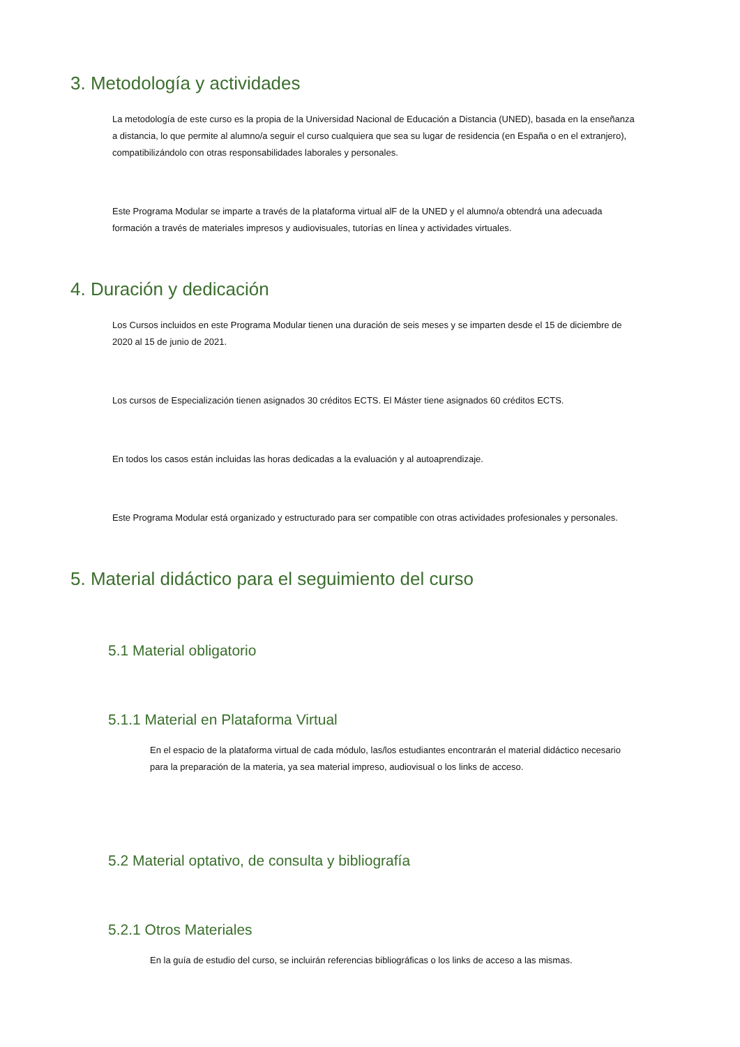3. Metodología y actividades
La metodología de este curso es la propia de la Universidad Nacional de Educación a Distancia (UNED), basada en la enseñanza a distancia, lo que permite al alumno/a seguir el curso cualquiera que sea su lugar de residencia (en España o en el extranjero), compatibilizándolo con otras responsabilidades laborales y personales.
Este Programa Modular se imparte a través de la plataforma virtual alF de la UNED y el alumno/a obtendrá una adecuada formación a través de materiales impresos y audiovisuales, tutorías en línea y actividades virtuales.
4. Duración y dedicación
Los Cursos incluidos en este Programa Modular tienen una duración de seis meses y se imparten desde el 15 de diciembre de 2020 al 15 de junio de 2021.
Los cursos de Especialización tienen asignados 30 créditos ECTS. El Máster tiene asignados 60 créditos ECTS.
En todos los casos están incluidas las horas dedicadas a la evaluación y al autoaprendizaje.
Este Programa Modular está organizado y estructurado para ser compatible con otras actividades profesionales y personales.
5. Material didáctico para el seguimiento del curso
5.1 Material obligatorio
5.1.1 Material en Plataforma Virtual
En el espacio de la plataforma virtual de cada módulo, las/los estudiantes encontrarán el material didáctico necesario para la preparación de la materia, ya sea material impreso, audiovisual o los links de acceso.
5.2 Material optativo, de consulta y bibliografía
5.2.1 Otros Materiales
En la guía de estudio del curso, se incluirán referencias bibliográficas o los links de acceso a las mismas.